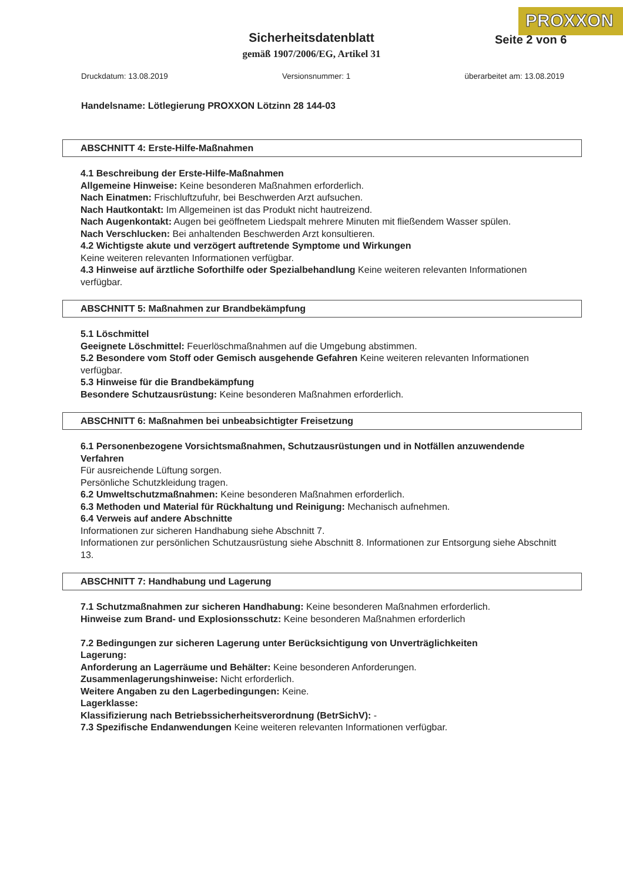PROXXON
Seite 2 von 6
Sicherheitsdatenblatt
gemäß 1907/2006/EG, Artikel 31
Druckdatum: 13.08.2019 Versionsnummer: 1 überarbeitet am: 13.08.2019
Handelsname: Lötlegierung PROXXON Lötzinn 28 144-03
ABSCHNITT 4: Erste-Hilfe-Maßnahmen
4.1 Beschreibung der Erste-Hilfe-Maßnahmen
Allgemeine Hinweise: Keine besonderen Maßnahmen erforderlich.
Nach Einatmen: Frischluftzufuhr, bei Beschwerden Arzt aufsuchen.
Nach Hautkontakt: Im Allgemeinen ist das Produkt nicht hautreizend.
Nach Augenkontakt: Augen bei geöffnetem Liedspalt mehrere Minuten mit fließendem Wasser spülen.
Nach Verschlucken: Bei anhaltenden Beschwerden Arzt konsultieren.
4.2 Wichtigste akute und verzögert auftretende Symptome und Wirkungen
Keine weiteren relevanten Informationen verfügbar.
4.3 Hinweise auf ärztliche Soforthilfe oder Spezialbehandlung Keine weiteren relevanten Informationen verfügbar.
ABSCHNITT 5: Maßnahmen zur Brandbekämpfung
5.1 Löschmittel
Geeignete Löschmittel: Feuerlöschmaßnahmen auf die Umgebung abstimmen.
5.2 Besondere vom Stoff oder Gemisch ausgehende Gefahren Keine weiteren relevanten Informationen verfügbar.
5.3 Hinweise für die Brandbekämpfung
Besondere Schutzausrüstung: Keine besonderen Maßnahmen erforderlich.
ABSCHNITT 6: Maßnahmen bei unbeabsichtigter Freisetzung
6.1 Personenbezogene Vorsichtsmaßnahmen, Schutzausrüstungen und in Notfällen anzuwendende Verfahren
Für ausreichende Lüftung sorgen.
Persönliche Schutzkleidung tragen.
6.2 Umweltschutzmaßnahmen: Keine besonderen Maßnahmen erforderlich.
6.3 Methoden und Material für Rückhaltung und Reinigung: Mechanisch aufnehmen.
6.4 Verweis auf andere Abschnitte
Informationen zur sicheren Handhabung siehe Abschnitt 7.
Informationen zur persönlichen Schutzausrüstung siehe Abschnitt 8. Informationen zur Entsorgung siehe Abschnitt 13.
ABSCHNITT 7: Handhabung und Lagerung
7.1 Schutzmaßnahmen zur sicheren Handhabung: Keine besonderen Maßnahmen erforderlich.
Hinweise zum Brand- und Explosionsschutz: Keine besonderen Maßnahmen erforderlich
7.2 Bedingungen zur sicheren Lagerung unter Berücksichtigung von Unverträglichkeiten
Lagerung:
Anforderung an Lagerräume und Behälter: Keine besonderen Anforderungen.
Zusammenlagerungshinweise: Nicht erforderlich.
Weitere Angaben zu den Lagerbedingungen: Keine.
Lagerklasse:
Klassifizierung nach Betriebssicherheitsverordnung (BetrSichV): -
7.3 Spezifische Endanwendungen Keine weiteren relevanten Informationen verfügbar.